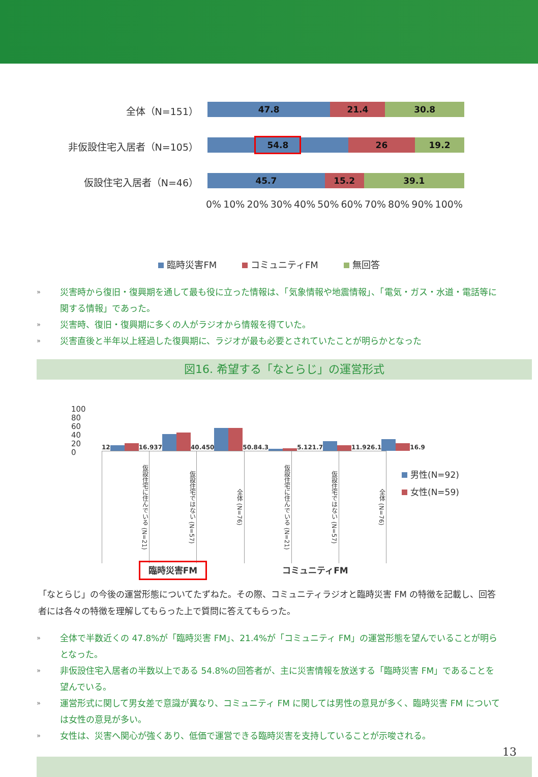全体（N=151）
47.8 21.4 30.8
非仮設住宅入居者（N=105）
54.8
26 19.2
仮設住宅入居者（N=46）
45.7 15.2 39.1
0% 10% 20% 30% 40% 50% 60% 70% 80% 90% 100%
臨時災害FM コミュニティFM 無回答
» 災害時から復旧・復興期を通して最も役に立った情報は、「気象情報や地震情報」、「電気・ガス・水道・電話等に関する情報」であった。
» 災害時、復旧・復興期に多くの人がラジオから情報を得ていた。
» 災害直後と半年以上経過した復興期に、ラジオが最も必要とされていたことが明らかとなった
図16. 希望する「なとらじ」の運営形式
100
80
60
40
20
0
12 16.9
37 40.4
50 50.8
4.3 5.1
21.7 11.9
26.1 16.9
仮設住宅に住んでいる (N=21)
仮設住宅ではない (N=57)
全体 (N=76)
仮設住宅に住んでいる (N=21)
仮設住宅ではない (N=57)
全体 (N=76)
臨時災害FM
コミュニティFM
男性(N=92)
女性(N=59)
「なとらじ」の今後の運営形態についてたずねた。その際、コミュニティラジオと臨時災害 FM の特徴を記載し、回答者には各々の特徴を理解してもらった上で質問に答えてもらった。
» 全体で半数近くの 47.8%が「臨時災害 FM」、21.4%が「コミュニティ FM」の運営形態を望んでいることが明らとなった。
» 非仮設住宅入居者の半数以上である 54.8%の回答者が、主に災害情報を放送する「臨時災害 FM」であることを望んでいる。
» 運営形式に関して男女差で意識が異なり、コミュニティ FM に関しては男性の意見が多く、臨時災害 FM については女性の意見が多い。
» 女性は、災害へ関心が強くあり、低価で運営できる臨時災害を支持していることが示唆される。
13